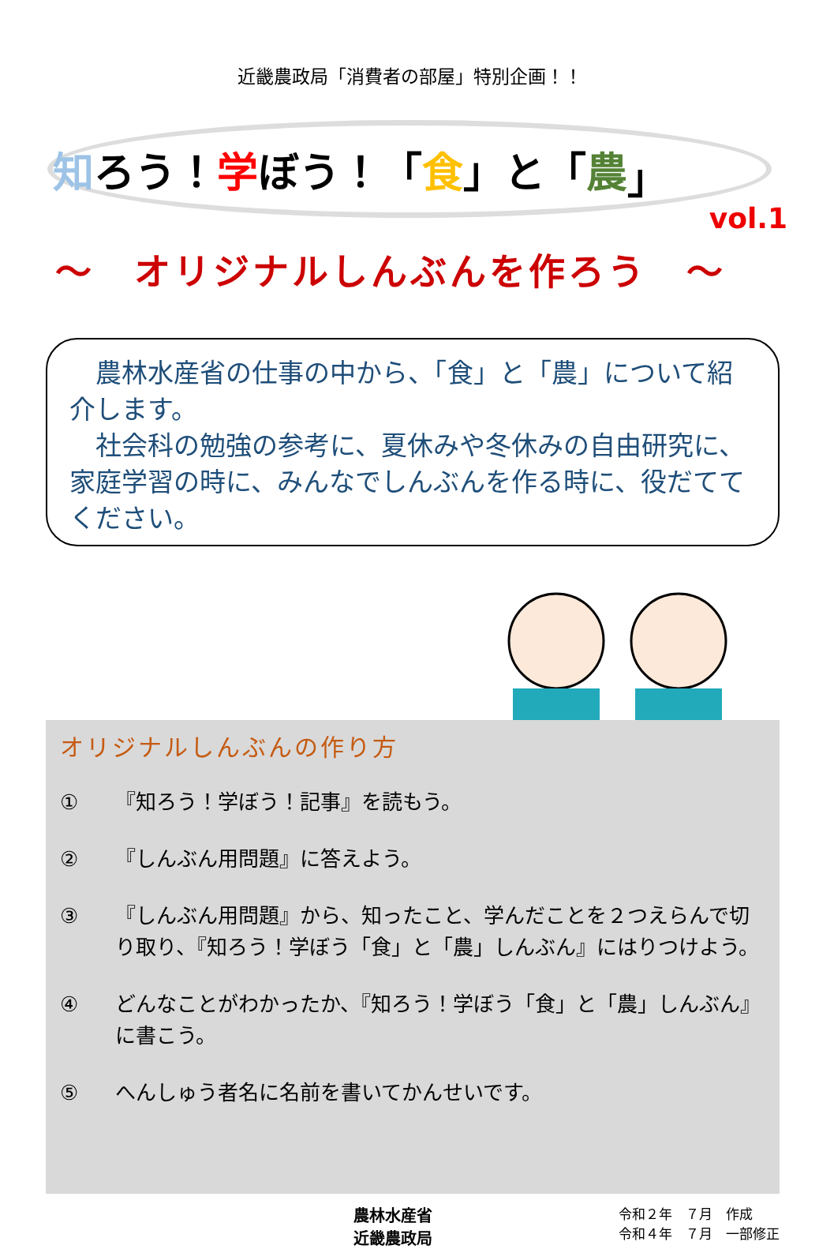近畿農政局「消費者の部屋」特別企画！！
知 ろう！ 学 ぼう！「 食 」と「 農 」
vol.1
～　オリジナルしんぶんを作ろう　～
　農林水産省の仕事の中から、「食」と「農」について紹介します。
　社会科の勉強の参考に、夏休みや冬休みの自由研究に、家庭学習の時に、みんなでしんぶんを作る時に、役だててください。
オリジナルしんぶんの作り方
① 『知ろう！学ぼう！記事』を読もう。
② 『しんぶん用問題』に答えよう。
③ 『しんぶん用問題』から、知ったこと、学んだことを２つえらんで切り取り、『知ろう！学ぼう「食」と「農」しんぶん』にはりつけよう。
④ どんなことがわかったか、『知ろう！学ぼう「食」と「農」しんぶん』に書こう。
⑤ へんしゅう者名に名前を書いてかんせいです。
農林水産省
近畿農政局
令和２年　７月　作成
令和４年　７月　一部修正